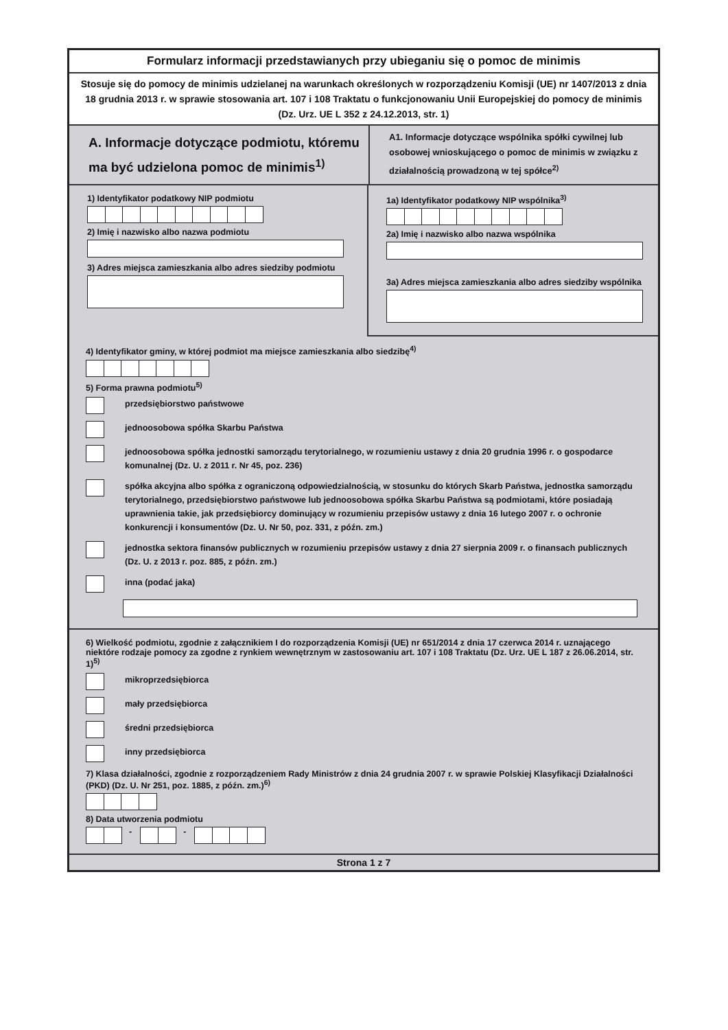Formularz informacji przedstawianych przy ubieganiu się o pomoc de minimis
Stosuje się do pomocy de minimis udzielanej na warunkach określonych w rozporządzeniu Komisji (UE) nr 1407/2013 z dnia 18 grudnia 2013 r. w sprawie stosowania art. 107 i 108 Traktatu o funkcjonowaniu Unii Europejskiej do pomocy de minimis (Dz. Urz. UE L 352 z 24.12.2013, str. 1)
A. Informacje dotyczące podmiotu, któremu ma być udzielona pomoc de minimis<sup>1)</sup>
A1. Informacje dotyczące wspólnika spółki cywilnej lub osobowej wnioskującego o pomoc de minimis w związku z działalnością prowadzoną w tej spółce<sup>2)</sup>
1) Identyfikator podatkowy NIP podmiotu
2) Imię i nazwisko albo nazwa podmiotu
3) Adres miejsca zamieszkania albo adres siedziby podmiotu
1a) Identyfikator podatkowy NIP wspólnika<sup>3)</sup>
2a) Imię i nazwisko albo nazwa wspólnika
3a) Adres miejsca zamieszkania albo adres siedziby wspólnika
4) Identyfikator gminy, w której podmiot ma miejsce zamieszkania albo siedzibę<sup>4)</sup>
5) Forma prawna podmiotu<sup>5)</sup>
przedsiębiorstwo państwowe
jednoosobowa spółka Skarbu Państwa
jednoosobowa spółka jednostki samorządu terytorialnego, w rozumieniu ustawy z dnia 20 grudnia 1996 r. o gospodarce komunalnej (Dz. U. z 2011 r. Nr 45, poz. 236)
spółka akcyjna albo spółka z ograniczoną odpowiedzialnością, w stosunku do których Skarb Państwa, jednostka samorządu terytorialnego, przedsiębiorstwo państwowe lub jednoosobowa spółka Skarbu Państwa są podmiotami, które posiadają uprawnienia takie, jak przedsiębiorcy dominujący w rozumieniu przepisów ustawy z dnia 16 lutego 2007 r. o ochronie konkurencji i konsumentów (Dz. U. Nr 50, poz. 331, z późn. zm.)
jednostka sektora finansów publicznych w rozumieniu przepisów ustawy z dnia 27 sierpnia 2009 r. o finansach publicznych (Dz. U. z 2013 r. poz. 885, z późn. zm.)
inna (podać jaka)
6) Wielkość podmiotu, zgodnie z załącznikiem I do rozporządzenia Komisji (UE) nr 651/2014 z dnia 17 czerwca 2014 r. uznającego niektóre rodzaje pomocy za zgodne z rynkiem wewnętrznym w zastosowaniu art. 107 i 108 Traktatu (Dz. Urz. UE L 187 z 26.06.2014, str. 1)<sup>5)</sup>
mikroprzedsiębiorca
mały przedsiębiorca
średni przedsiębiorca
inny przedsiębiorca
7) Klasa działalności, zgodnie z rozporządzeniem Rady Ministrów z dnia 24 grudnia 2007 r. w sprawie Polskiej Klasyfikacji Działalności (PKD) (Dz. U. Nr 251, poz. 1885, z późn. zm.)<sup>6)</sup>
8) Data utworzenia podmiotu
- -
Strona 1 z 7